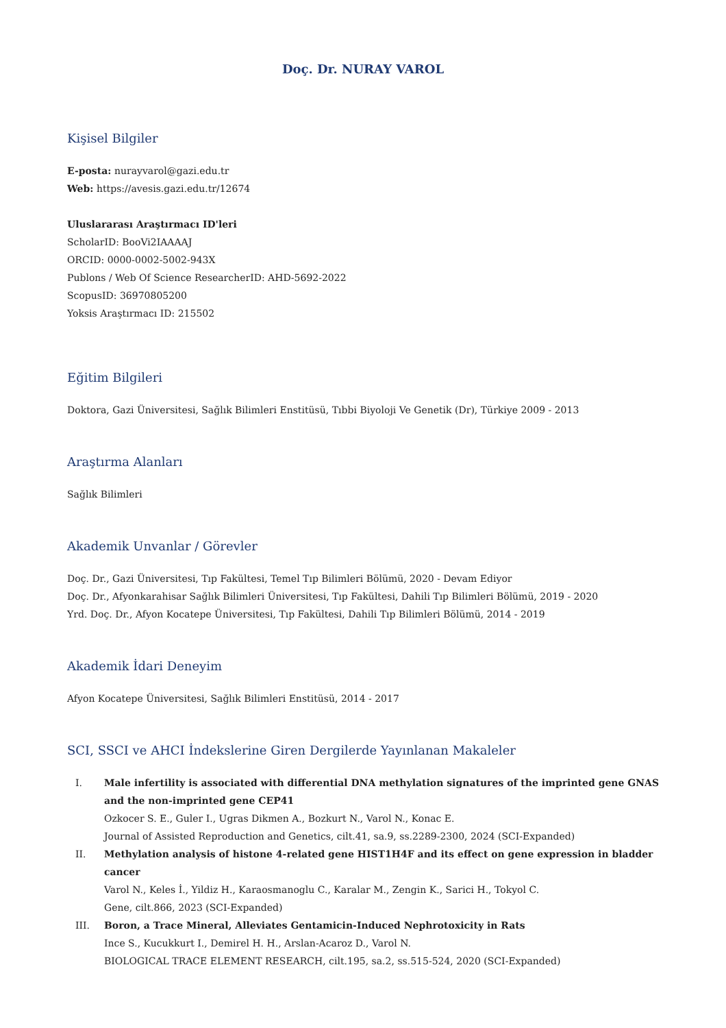Doç. Dr. NURAY VAROL
Kişisel Bilgiler
E-posta: nurayvarol@gazi.edu.tr
Web: https://avesis.gazi.edu.tr/12674
Uluslararası Araştırmacı ID'leri
ScholarID: BooVi2IAAAAJ
ORCID: 0000-0002-5002-943X
Publons / Web Of Science ResearcherID: AHD-5692-2022
ScopusID: 36970805200
Yoksis Araştırmacı ID: 215502
Eğitim Bilgileri
Doktora, Gazi Üniversitesi, Sağlık Bilimleri Enstitüsü, Tıbbi Biyoloji Ve Genetik (Dr), Türkiye 2009 - 2013
Araştırma Alanları
Sağlık Bilimleri
Akademik Unvanlar / Görevler
Doç. Dr., Gazi Üniversitesi, Tıp Fakültesi, Temel Tıp Bilimleri Bölümü, 2020 - Devam Ediyor
Doç. Dr., Afyonkarahisar Sağlık Bilimleri Üniversitesi, Tıp Fakültesi, Dahili Tıp Bilimleri Bölümü, 2019 - 2020
Yrd. Doç. Dr., Afyon Kocatepe Üniversitesi, Tıp Fakültesi, Dahili Tıp Bilimleri Bölümü, 2014 - 2019
Akademik İdari Deneyim
Afyon Kocatepe Üniversitesi, Sağlık Bilimleri Enstitüsü, 2014 - 2017
SCI, SSCI ve AHCI İndekslerine Giren Dergilerde Yayınlanan Makaleler
I. Male infertility is associated with differential DNA methylation signatures of the imprinted gene GNAS and the non-imprinted gene CEP41
Ozkocer S. E., Guler I., Ugras Dikmen A., Bozkurt N., Varol N., Konac E.
Journal of Assisted Reproduction and Genetics, cilt.41, sa.9, ss.2289-2300, 2024 (SCI-Expanded)
II. Methylation analysis of histone 4-related gene HIST1H4F and its effect on gene expression in bladder cancer
Varol N., Keles İ., Yildiz H., Karaosmanoglu C., Karalar M., Zengin K., Sarici H., Tokyol C.
Gene, cilt.866, 2023 (SCI-Expanded)
III. Boron, a Trace Mineral, Alleviates Gentamicin-Induced Nephrotoxicity in Rats
Ince S., Kucukkurt I., Demirel H. H., Arslan-Acaroz D., Varol N.
BIOLOGICAL TRACE ELEMENT RESEARCH, cilt.195, sa.2, ss.515-524, 2020 (SCI-Expanded)